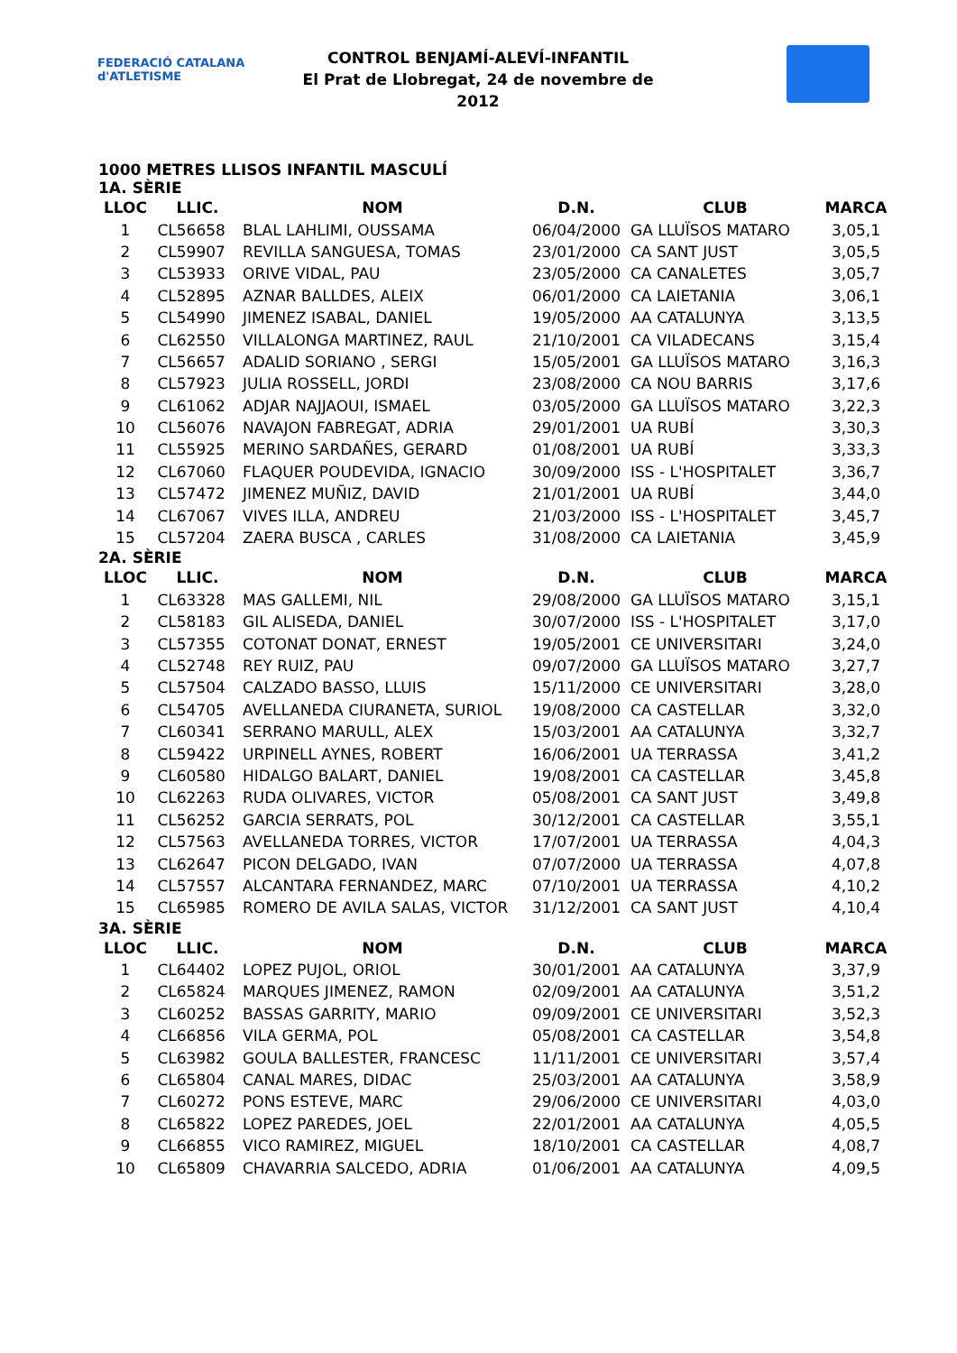FEDERACIÓ CATALANA d'ATLETISME
CONTROL BENJAMÍ-ALEVÍ-INFANTIL
El Prat de Llobregat, 24 de novembre de 2012
1000 METRES LLISOS INFANTIL MASCULÍ
1A. SÈRIE
| LLOC | LLIC. | NOM | D.N. | CLUB | MARCA |
| --- | --- | --- | --- | --- | --- |
| 1 | CL56658 | BLAL LAHLIMI, OUSSAMA | 06/04/2000 | GA LLUÏSOS MATARO | 3,05,1 |
| 2 | CL59907 | REVILLA SANGUESA, TOMAS | 23/01/2000 | CA SANT JUST | 3,05,5 |
| 3 | CL53933 | ORIVE VIDAL, PAU | 23/05/2000 | CA CANALETES | 3,05,7 |
| 4 | CL52895 | AZNAR BALLDES, ALEIX | 06/01/2000 | CA LAIETANIA | 3,06,1 |
| 5 | CL54990 | JIMENEZ ISABAL, DANIEL | 19/05/2000 | AA CATALUNYA | 3,13,5 |
| 6 | CL62550 | VILLALONGA MARTINEZ, RAUL | 21/10/2001 | CA VILADECANS | 3,15,4 |
| 7 | CL56657 | ADALID SORIANO , SERGI | 15/05/2001 | GA LLUÏSOS MATARO | 3,16,3 |
| 8 | CL57923 | JULIA ROSSELL, JORDI | 23/08/2000 | CA NOU BARRIS | 3,17,6 |
| 9 | CL61062 | ADJAR NAJJAOUI, ISMAEL | 03/05/2000 | GA LLUÏSOS MATARO | 3,22,3 |
| 10 | CL56076 | NAVAJON FABREGAT, ADRIA | 29/01/2001 | UA RUBÍ | 3,30,3 |
| 11 | CL55925 | MERINO SARDAÑES, GERARD | 01/08/2001 | UA RUBÍ | 3,33,3 |
| 12 | CL67060 | FLAQUER POUDEVIDA, IGNACIO | 30/09/2000 | ISS - L'HOSPITALET | 3,36,7 |
| 13 | CL57472 | JIMENEZ MUÑIZ, DAVID | 21/01/2001 | UA RUBÍ | 3,44,0 |
| 14 | CL67067 | VIVES ILLA, ANDREU | 21/03/2000 | ISS - L'HOSPITALET | 3,45,7 |
| 15 | CL57204 | ZAERA BUSCA , CARLES | 31/08/2000 | CA LAIETANIA | 3,45,9 |
2A. SÈRIE
| LLOC | LLIC. | NOM | D.N. | CLUB | MARCA |
| --- | --- | --- | --- | --- | --- |
| 1 | CL63328 | MAS GALLEMI, NIL | 29/08/2000 | GA LLUÏSOS MATARO | 3,15,1 |
| 2 | CL58183 | GIL ALISEDA, DANIEL | 30/07/2000 | ISS - L'HOSPITALET | 3,17,0 |
| 3 | CL57355 | COTONAT DONAT, ERNEST | 19/05/2001 | CE UNIVERSITARI | 3,24,0 |
| 4 | CL52748 | REY RUIZ, PAU | 09/07/2000 | GA LLUÏSOS MATARO | 3,27,7 |
| 5 | CL57504 | CALZADO BASSO, LLUIS | 15/11/2000 | CE UNIVERSITARI | 3,28,0 |
| 6 | CL54705 | AVELLANEDA CIURANETA, SURIOL | 19/08/2000 | CA CASTELLAR | 3,32,0 |
| 7 | CL60341 | SERRANO MARULL, ALEX | 15/03/2001 | AA CATALUNYA | 3,32,7 |
| 8 | CL59422 | URPINELL AYNES, ROBERT | 16/06/2001 | UA TERRASSA | 3,41,2 |
| 9 | CL60580 | HIDALGO BALART, DANIEL | 19/08/2001 | CA CASTELLAR | 3,45,8 |
| 10 | CL62263 | RUDA OLIVARES, VICTOR | 05/08/2001 | CA SANT JUST | 3,49,8 |
| 11 | CL56252 | GARCIA SERRATS, POL | 30/12/2001 | CA CASTELLAR | 3,55,1 |
| 12 | CL57563 | AVELLANEDA TORRES, VICTOR | 17/07/2001 | UA TERRASSA | 4,04,3 |
| 13 | CL62647 | PICON DELGADO, IVAN | 07/07/2000 | UA TERRASSA | 4,07,8 |
| 14 | CL57557 | ALCANTARA FERNANDEZ, MARC | 07/10/2001 | UA TERRASSA | 4,10,2 |
| 15 | CL65985 | ROMERO DE AVILA SALAS, VICTOR | 31/12/2001 | CA SANT JUST | 4,10,4 |
3A. SÈRIE
| LLOC | LLIC. | NOM | D.N. | CLUB | MARCA |
| --- | --- | --- | --- | --- | --- |
| 1 | CL64402 | LOPEZ PUJOL, ORIOL | 30/01/2001 | AA CATALUNYA | 3,37,9 |
| 2 | CL65824 | MARQUES JIMENEZ, RAMON | 02/09/2001 | AA CATALUNYA | 3,51,2 |
| 3 | CL60252 | BASSAS GARRITY, MARIO | 09/09/2001 | CE UNIVERSITARI | 3,52,3 |
| 4 | CL66856 | VILA GERMA, POL | 05/08/2001 | CA CASTELLAR | 3,54,8 |
| 5 | CL63982 | GOULA BALLESTER, FRANCESC | 11/11/2001 | CE UNIVERSITARI | 3,57,4 |
| 6 | CL65804 | CANAL MARES, DIDAC | 25/03/2001 | AA CATALUNYA | 3,58,9 |
| 7 | CL60272 | PONS ESTEVE, MARC | 29/06/2000 | CE UNIVERSITARI | 4,03,0 |
| 8 | CL65822 | LOPEZ PAREDES, JOEL | 22/01/2001 | AA CATALUNYA | 4,05,5 |
| 9 | CL66855 | VICO RAMIREZ, MIGUEL | 18/10/2001 | CA CASTELLAR | 4,08,7 |
| 10 | CL65809 | CHAVARRIA SALCEDO, ADRIA | 01/06/2001 | AA CATALUNYA | 4,09,5 |